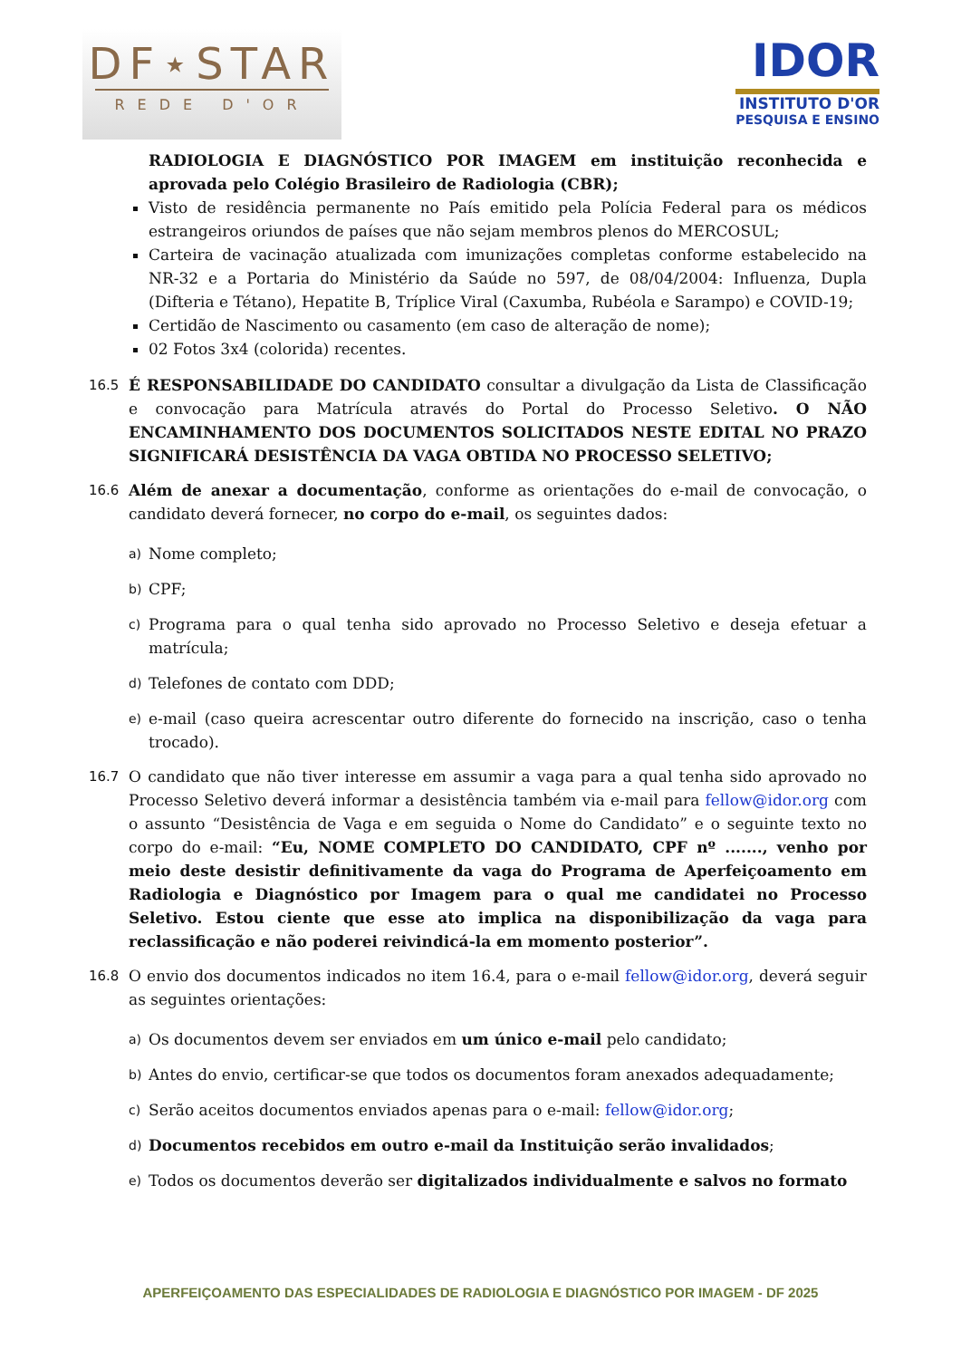DF⋆STAR
REDE D'OR
IDOR
INSTITUTO D'OR
PESQUISA E ENSINO
RADIOLOGIA E DIAGNÓSTICO POR IMAGEM em instituição reconhecida e aprovada pelo Colégio Brasileiro de Radiologia (CBR);
Visto de residência permanente no País emitido pela Polícia Federal para os médicos estrangeiros oriundos de países que não sejam membros plenos do MERCOSUL;
Carteira de vacinação atualizada com imunizações completas conforme estabelecido na NR-32 e a Portaria do Ministério da Saúde no 597, de 08/04/2004: Influenza, Dupla (Difteria e Tétano), Hepatite B, Tríplice Viral (Caxumba, Rubéola e Sarampo) e COVID-19;
Certidão de Nascimento ou casamento (em caso de alteração de nome);
02 Fotos 3x4 (colorida) recentes.
16.5 É RESPONSABILIDADE DO CANDIDATO consultar a divulgação da Lista de Classificação e convocação para Matrícula através do Portal do Processo Seletivo. O NÃO ENCAMINHAMENTO DOS DOCUMENTOS SOLICITADOS NESTE EDITAL NO PRAZO SIGNIFICARÁ DESISTÊNCIA DA VAGA OBTIDA NO PROCESSO SELETIVO;
16.6 Além de anexar a documentação, conforme as orientações do e-mail de convocação, o candidato deverá fornecer, no corpo do e-mail, os seguintes dados:
a)
Nome completo;
b)
CPF;
c)
Programa para o qual tenha sido aprovado no Processo Seletivo e deseja efetuar a matrícula;
d)
Telefones de contato com DDD;
e)
e-mail (caso queira acrescentar outro diferente do fornecido na inscrição, caso o tenha trocado).
16.7 O candidato que não tiver interesse em assumir a vaga para a qual tenha sido aprovado no Processo Seletivo deverá informar a desistência também via e-mail para fellow@idor.org com o assunto “Desistência de Vaga e em seguida o Nome do Candidato” e o seguinte texto no corpo do e-mail: “Eu, NOME COMPLETO DO CANDIDATO, CPF nº ......., venho por meio deste desistir definitivamente da vaga do Programa de Aperfeiçoamento em Radiologia e Diagnóstico por Imagem para o qual me candidatei no Processo Seletivo. Estou ciente que esse ato implica na disponibilização da vaga para reclassificação e não poderei reivindicá-la em momento posterior”.
16.8 O envio dos documentos indicados no item 16.4, para o e-mail fellow@idor.org, deverá seguir as seguintes orientações:
a)
Os documentos devem ser enviados em um único e-mail pelo candidato;
b)
Antes do envio, certificar-se que todos os documentos foram anexados adequadamente;
c)
Serão aceitos documentos enviados apenas para o e-mail: fellow@idor.org;
d)
Documentos recebidos em outro e-mail da Instituição serão invalidados;
e)
Todos os documentos deverão ser digitalizados individualmente e salvos no formato
APERFEIÇOAMENTO DAS ESPECIALIDADES DE RADIOLOGIA E DIAGNÓSTICO POR IMAGEM - DF 2025